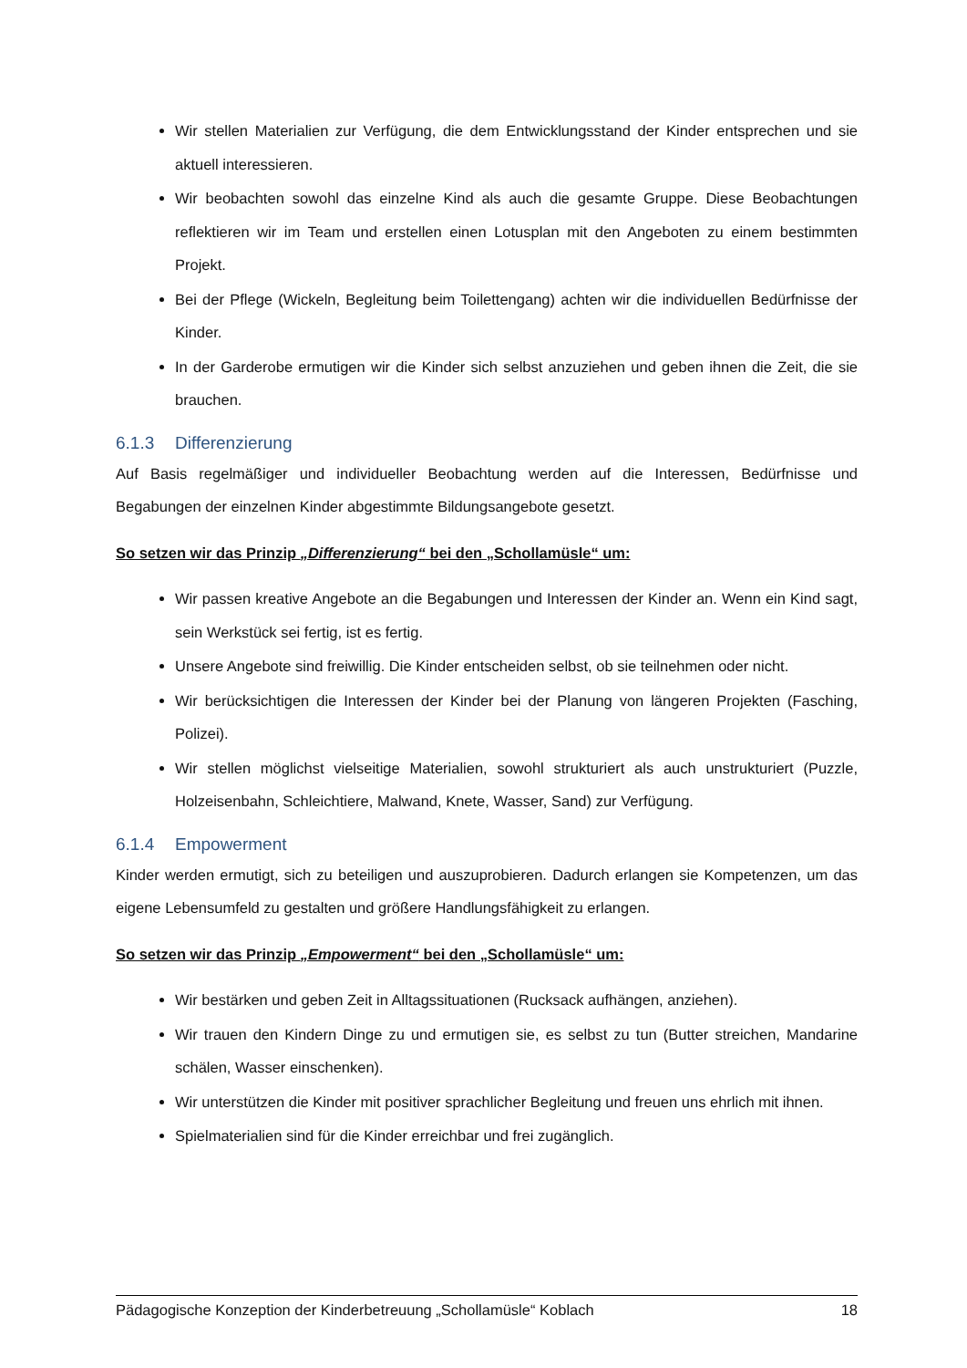Wir stellen Materialien zur Verfügung, die dem Entwicklungsstand der Kinder entsprechen und sie aktuell interessieren.
Wir beobachten sowohl das einzelne Kind als auch die gesamte Gruppe. Diese Beobachtungen reflektieren wir im Team und erstellen einen Lotusplan mit den Angeboten zu einem bestimmten Projekt.
Bei der Pflege (Wickeln, Begleitung beim Toilettengang) achten wir die individuellen Bedürfnisse der Kinder.
In der Garderobe ermutigen wir die Kinder sich selbst anzuziehen und geben ihnen die Zeit, die sie brauchen.
6.1.3 Differenzierung
Auf Basis regelmäßiger und individueller Beobachtung werden auf die Interessen, Bedürfnisse und Begabungen der einzelnen Kinder abgestimmte Bildungsangebote gesetzt.
So setzen wir das Prinzip „Differenzierung“ bei den „Schollamüsle“ um:
Wir passen kreative Angebote an die Begabungen und Interessen der Kinder an. Wenn ein Kind sagt, sein Werkstück sei fertig, ist es fertig.
Unsere Angebote sind freiwillig. Die Kinder entscheiden selbst, ob sie teilnehmen oder nicht.
Wir berücksichtigen die Interessen der Kinder bei der Planung von längeren Projekten (Fasching, Polizei).
Wir stellen möglichst vielseitige Materialien, sowohl strukturiert als auch unstrukturiert (Puzzle, Holzeisenbahn, Schleichtiere, Malwand, Knete, Wasser, Sand) zur Verfügung.
6.1.4 Empowerment
Kinder werden ermutigt, sich zu beteiligen und auszuprobieren. Dadurch erlangen sie Kompetenzen, um das eigene Lebensumfeld zu gestalten und größere Handlungsfähigkeit zu erlangen.
So setzen wir das Prinzip „Empowerment“ bei den „Schollamüsle“ um:
Wir bestärken und geben Zeit in Alltagssituationen (Rucksack aufhängen, anziehen).
Wir trauen den Kindern Dinge zu und ermutigen sie, es selbst zu tun (Butter streichen, Mandarine schälen, Wasser einschenken).
Wir unterstützen die Kinder mit positiver sprachlicher Begleitung und freuen uns ehrlich mit ihnen.
Spielmaterialien sind für die Kinder erreichbar und frei zugänglich.
Pädagogische Konzeption der Kinderbetreuung „Schollamüsle“ Koblach 18